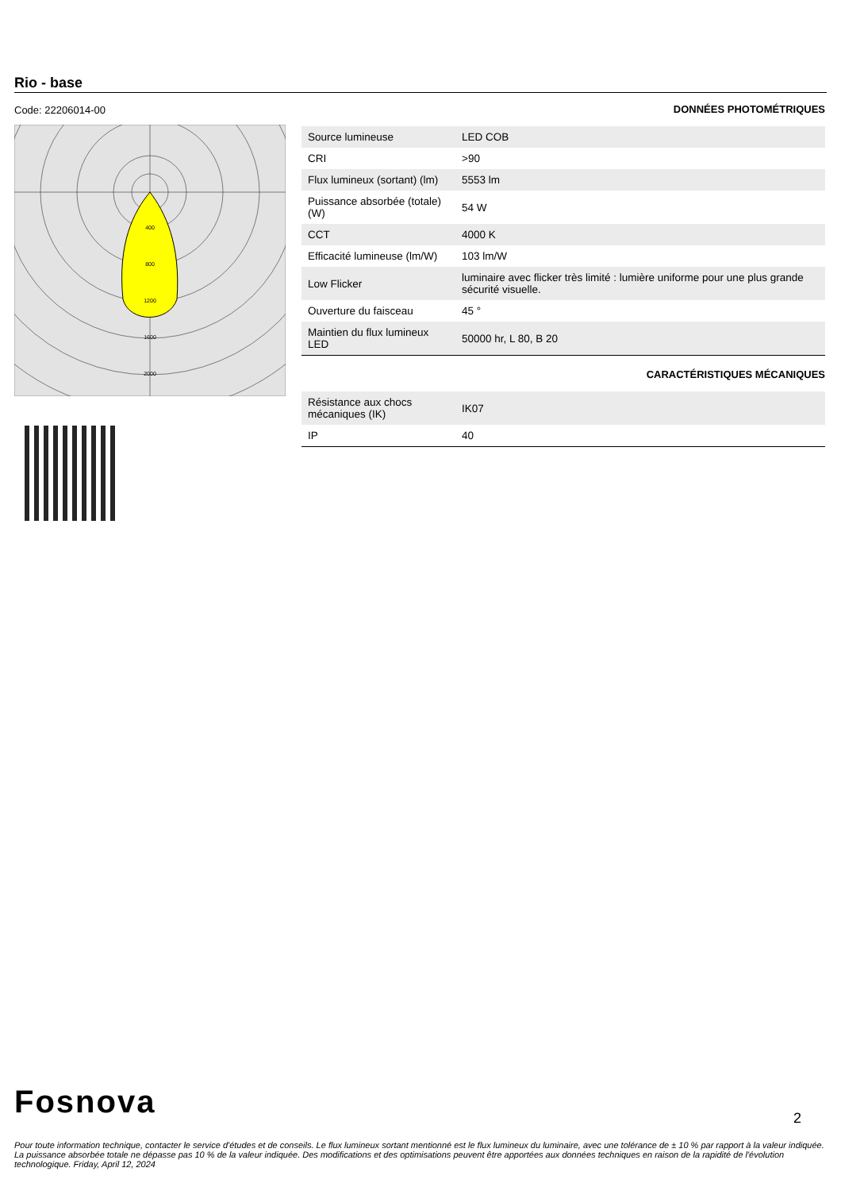Rio - base
Code: 22206014-00
400
800
1200
1600
2000
DONNÉES PHOTOMÉTRIQUES
| Source lumineuse | LED COB |
| CRI | >90 |
| Flux lumineux (sortant) (lm) | 5553 lm |
| Puissance absorbée (totale) (W) | 54 W |
| CCT | 4000 K |
| Efficacité lumineuse (lm/W) | 103 lm/W |
| Low Flicker | luminaire avec flicker très limité : lumière uniforme pour une plus grande sécurité visuelle. |
| Ouverture du faisceau | 45 ° |
| Maintien du flux lumineux LED | 50000 hr, L 80, B 20 |
CARACTÉRISTIQUES MÉCANIQUES
| Résistance aux chocs mécaniques (IK) | IK07 |
| IP | 40 |
Fosnova 2
Pour toute information technique, contacter le service d'études et de conseils. Le flux lumineux sortant mentionné est le flux lumineux du luminaire, avec une tolérance de ± 10 % par rapport à la valeur indiquée. La puissance absorbée totale ne dépasse pas 10 % de la valeur indiquée. Des modifications et des optimisations peuvent être apportées aux données techniques en raison de la rapidité de l'évolution technologique. Friday, April 12, 2024